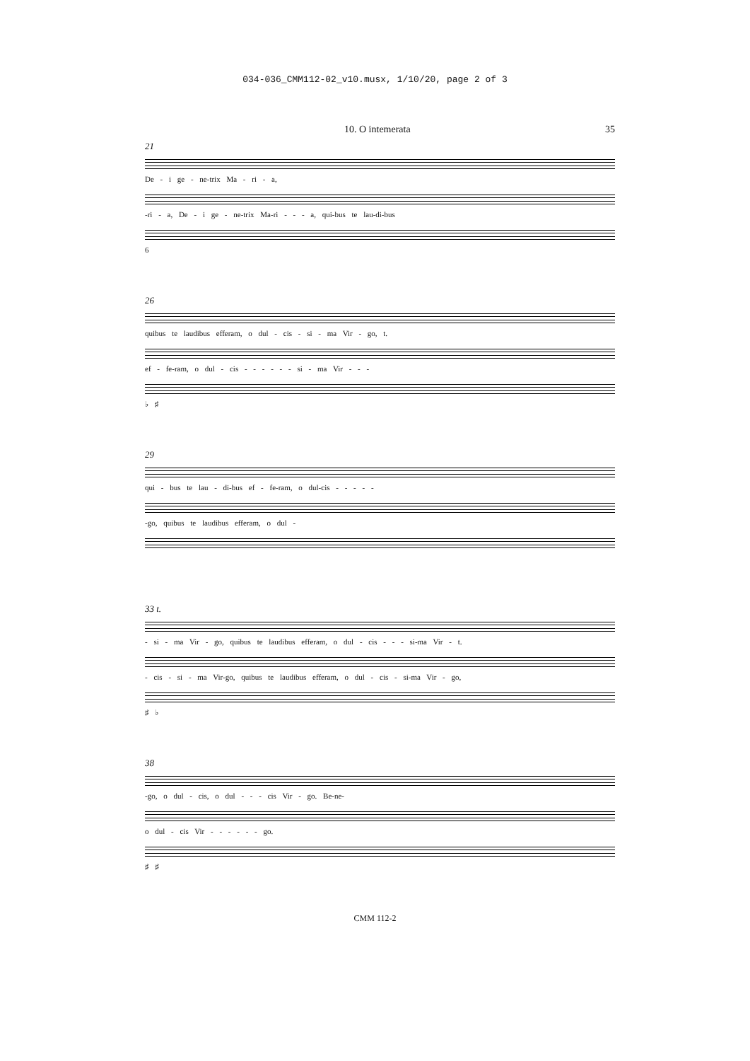034-036_CMM112-02_v10.musx, 1/10/20, page 2 of 3
10. O intemerata 35
21
De - i ge - ne-trix Ma - ri - a,
-ri - a, De - i ge - ne-trix Ma-ri - - - a, qui-bus te lau-di-bus
6
26
quibus te laudibus efferam, o dul - cis - si - ma Vir - go, t.
ef - fe-ram, o dul - cis - - - - - - si - ma Vir - - -
♭ ♯
29
qui - bus te lau - di-bus ef - fe-ram, o dul-cis - - - - -
-go, quibus te laudibus efferam, o dul -
33 t.
- si - ma Vir - go, quibus te laudibus efferam, o dul - cis - - - si-ma Vir - t.
- cis - si - ma Vir-go, quibus te laudibus efferam, o dul - cis - si-ma Vir - go,
♯ ♭
38
-go, o dul - cis, o dul - - - cis Vir - go. Be-ne-
o dul - cis Vir - - - - - - go.
♯ ♯
CMM 112-2